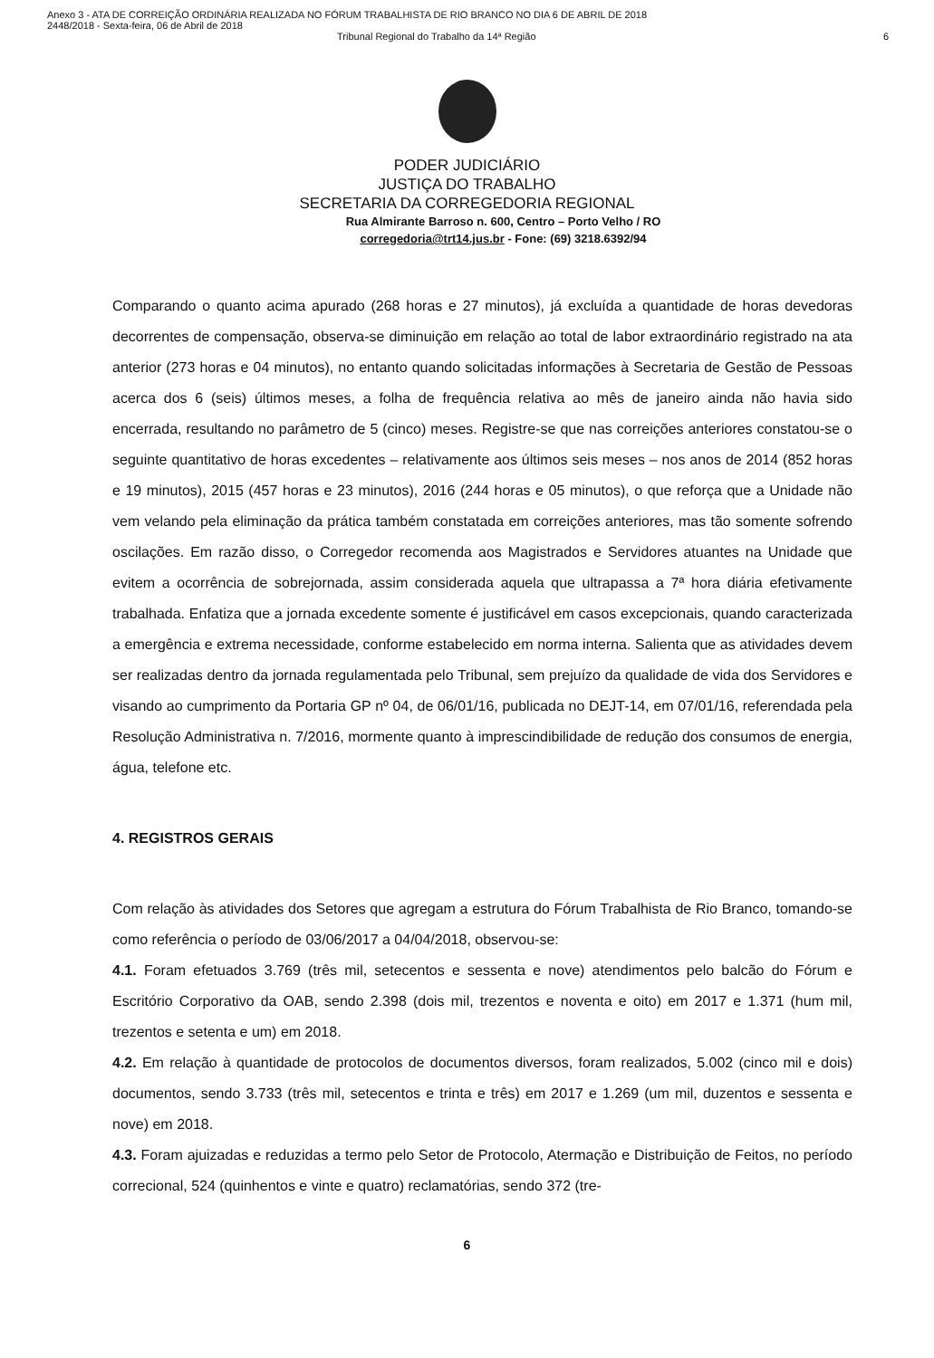Anexo 3 - ATA DE CORREIÇÃO ORDINÁRIA REALIZADA NO FÓRUM TRABALHISTA DE RIO BRANCO NO DIA 6 DE ABRIL DE 2018
2448/2018 - Sexta-feira, 06 de Abril de 2018
Tribunal Regional do Trabalho da 14ª Região 6
PODER JUDICIÁRIO
JUSTIÇA DO TRABALHO
SECRETARIA DA CORREGEDORIA REGIONAL
Rua Almirante Barroso n. 600, Centro – Porto Velho / RO
corregedoria@trt14.jus.br - Fone: (69) 3218.6392/94
Comparando o quanto acima apurado (268 horas e 27 minutos), já excluída a quantidade de horas devedoras decorrentes de compensação, observa-se diminuição em relação ao total de labor extraordinário registrado na ata anterior (273 horas e 04 minutos), no entanto quando solicitadas informações à Secretaria de Gestão de Pessoas acerca dos 6 (seis) últimos meses, a folha de frequência relativa ao mês de janeiro ainda não havia sido encerrada, resultando no parâmetro de 5 (cinco) meses. Registre-se que nas correições anteriores constatou-se o seguinte quantitativo de horas excedentes – relativamente aos últimos seis meses – nos anos de 2014 (852 horas e 19 minutos), 2015 (457 horas e 23 minutos), 2016 (244 horas e 05 minutos), o que reforça que a Unidade não vem velando pela eliminação da prática também constatada em correições anteriores, mas tão somente sofrendo oscilações. Em razão disso, o Corregedor recomenda aos Magistrados e Servidores atuantes na Unidade que evitem a ocorrência de sobrejornada, assim considerada aquela que ultrapassa a 7ª hora diária efetivamente trabalhada. Enfatiza que a jornada excedente somente é justificável em casos excepcionais, quando caracterizada a emergência e extrema necessidade, conforme estabelecido em norma interna. Salienta que as atividades devem ser realizadas dentro da jornada regulamentada pelo Tribunal, sem prejuízo da qualidade de vida dos Servidores e visando ao cumprimento da Portaria GP nº 04, de 06/01/16, publicada no DEJT-14, em 07/01/16, referendada pela Resolução Administrativa n. 7/2016, mormente quanto à imprescindibilidade de redução dos consumos de energia, água, telefone etc.
4. REGISTROS GERAIS
Com relação às atividades dos Setores que agregam a estrutura do Fórum Trabalhista de Rio Branco, tomando-se como referência o período de 03/06/2017 a 04/04/2018, observou-se:
4.1. Foram efetuados 3.769 (três mil, setecentos e sessenta e nove) atendimentos pelo balcão do Fórum e Escritório Corporativo da OAB, sendo 2.398 (dois mil, trezentos e noventa e oito) em 2017 e 1.371 (hum mil, trezentos e setenta e um) em 2018.
4.2. Em relação à quantidade de protocolos de documentos diversos, foram realizados, 5.002 (cinco mil e dois) documentos, sendo 3.733 (três mil, setecentos e trinta e três) em 2017 e 1.269 (um mil, duzentos e sessenta e nove) em 2018.
4.3. Foram ajuizadas e reduzidas a termo pelo Setor de Protocolo, Atermação e Distribuição de Feitos, no período correcional, 524 (quinhentos e vinte e quatro) reclamatórias, sendo 372 (tre-
6